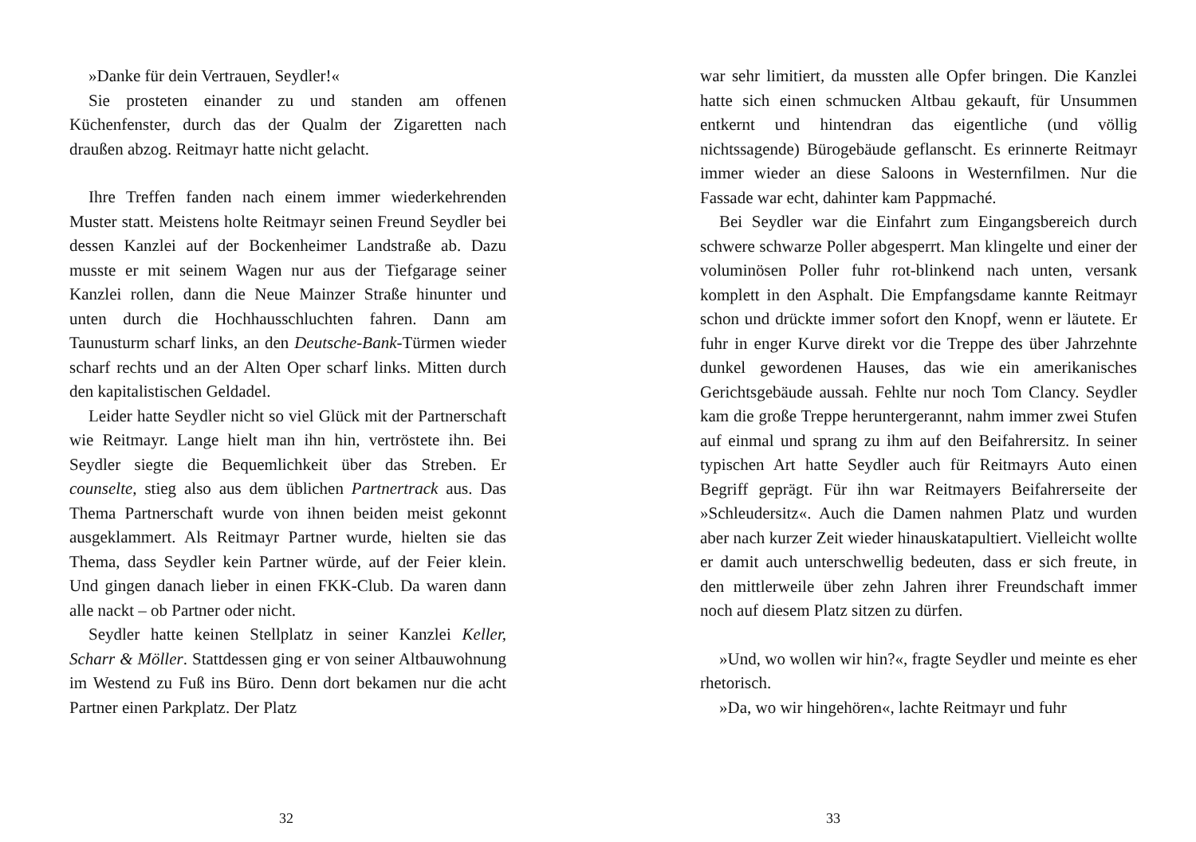»Danke für dein Vertrauen, Seydler!«
Sie prosteten einander zu und standen am offenen Küchenfenster, durch das der Qualm der Zigaretten nach draußen abzog. Reitmayr hatte nicht gelacht.
Ihre Treffen fanden nach einem immer wiederkehrenden Muster statt. Meistens holte Reitmayr seinen Freund Seydler bei dessen Kanzlei auf der Bockenheimer Landstraße ab. Dazu musste er mit seinem Wagen nur aus der Tiefgarage seiner Kanzlei rollen, dann die Neue Mainzer Straße hinunter und unten durch die Hochhausschluchten fahren. Dann am Taunusturm scharf links, an den Deutsche-Bank-Türmen wieder scharf rechts und an der Alten Oper scharf links. Mitten durch den kapitalistischen Geldadel.
Leider hatte Seydler nicht so viel Glück mit der Partnerschaft wie Reitmayr. Lange hielt man ihn hin, vertröstete ihn. Bei Seydler siegte die Bequemlichkeit über das Streben. Er counselte, stieg also aus dem üblichen Partnertrack aus. Das Thema Partnerschaft wurde von ihnen beiden meist gekonnt ausgeklammert. Als Reitmayr Partner wurde, hielten sie das Thema, dass Seydler kein Partner würde, auf der Feier klein. Und gingen danach lieber in einen FKK-Club. Da waren dann alle nackt – ob Partner oder nicht.
Seydler hatte keinen Stellplatz in seiner Kanzlei Keller, Scharr & Möller. Stattdessen ging er von seiner Altbauwohnung im Westend zu Fuß ins Büro. Denn dort bekamen nur die acht Partner einen Parkplatz. Der Platz
32
war sehr limitiert, da mussten alle Opfer bringen. Die Kanzlei hatte sich einen schmucken Altbau gekauft, für Unsummen entkernt und hintendran das eigentliche (und völlig nichtssagende) Bürogebäude geflanscht. Es erinnerte Reitmayr immer wieder an diese Saloons in Westernfilmen. Nur die Fassade war echt, dahinter kam Pappmaché.
Bei Seydler war die Einfahrt zum Eingangsbereich durch schwere schwarze Poller abgesperrt. Man klingelte und einer der voluminösen Poller fuhr rot-blinkend nach unten, versank komplett in den Asphalt. Die Empfangsdame kannte Reitmayr schon und drückte immer sofort den Knopf, wenn er läutete. Er fuhr in enger Kurve direkt vor die Treppe des über Jahrzehnte dunkel gewordenen Hauses, das wie ein amerikanisches Gerichtsgebäude aussah. Fehlte nur noch Tom Clancy. Seydler kam die große Treppe heruntergerannt, nahm immer zwei Stufen auf einmal und sprang zu ihm auf den Beifahrersitz. In seiner typischen Art hatte Seydler auch für Reitmayrs Auto einen Begriff geprägt. Für ihn war Reitmayers Beifahrerseite der »Schleudersitz«. Auch die Damen nahmen Platz und wurden aber nach kurzer Zeit wieder hinauskatapultiert. Vielleicht wollte er damit auch unterschwellig bedeuten, dass er sich freute, in den mittlerweile über zehn Jahren ihrer Freundschaft immer noch auf diesem Platz sitzen zu dürfen.
»Und, wo wollen wir hin?«, fragte Seydler und meinte es eher rhetorisch.
»Da, wo wir hingehören«, lachte Reitmayr und fuhr
33